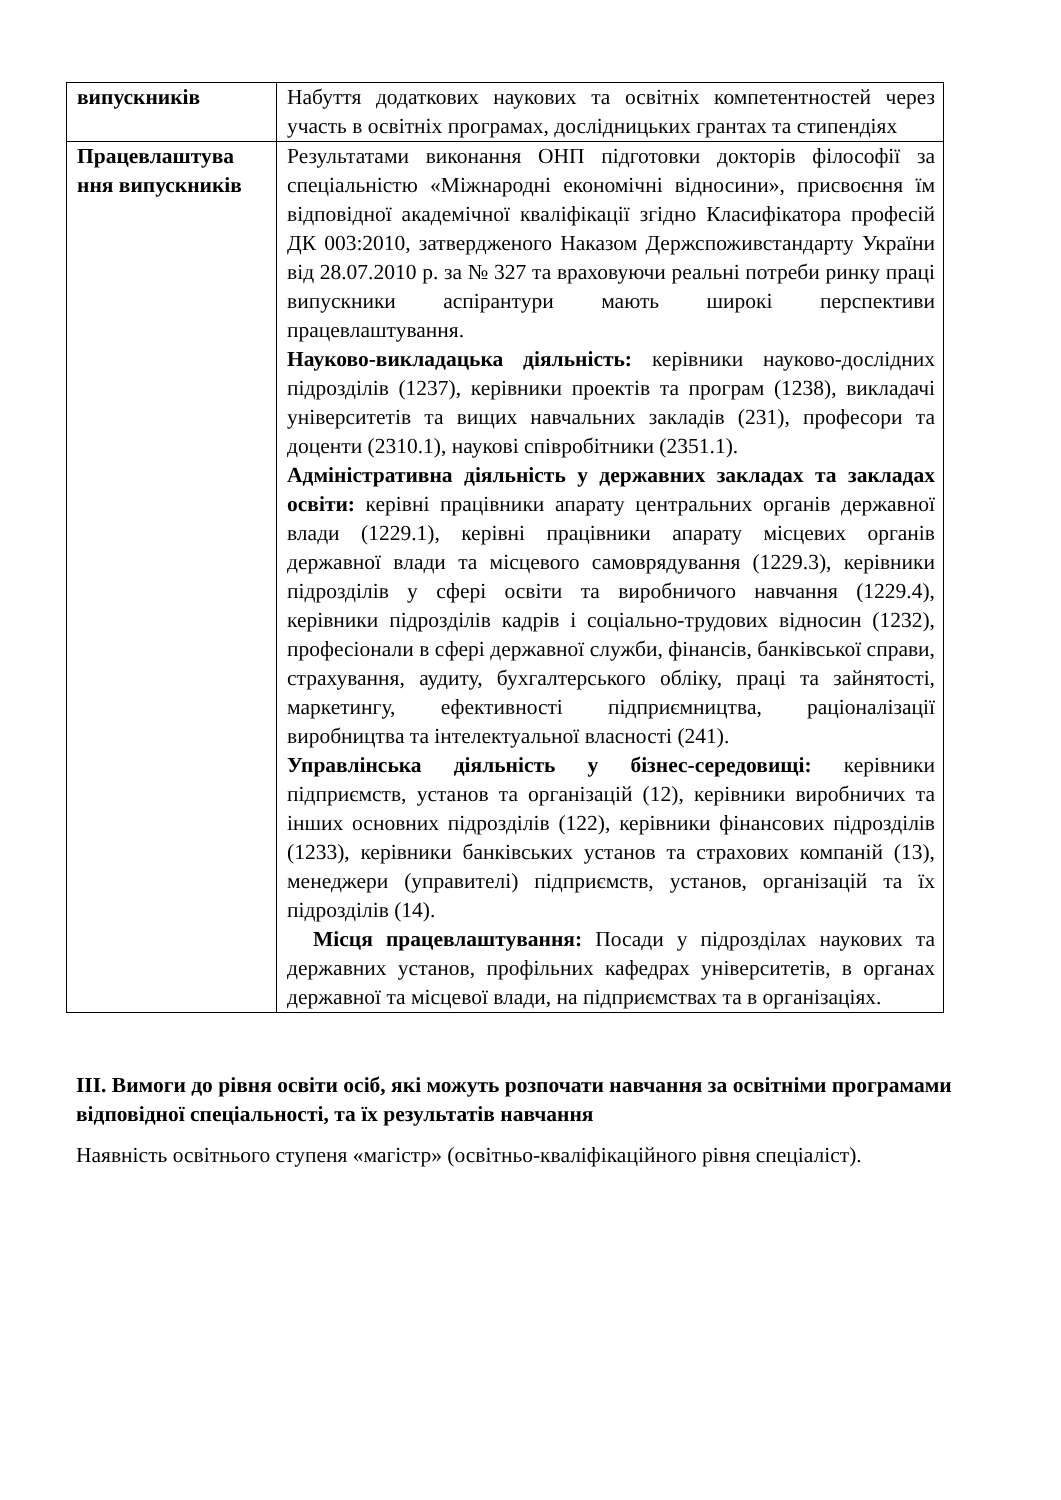| випускників | Набуття додаткових наукових та освітніх компетентностей через участь в освітніх програмах, дослідницьких грантах та стипендіях |
| Працевлаштува ння випускників | Результатами виконання ОНП підготовки докторів філософії за спеціальністю «Міжнародні економічні відносини», присвоєння їм відповідної академічної кваліфікації згідно Класифікатора професій ДК 003:2010, затвердженого Наказом Держспоживстандарту України від 28.07.2010 р. за № 327 та враховуючи реальні потреби ринку праці випускники аспірантури мають широкі перспективи працевлаштування. Науково-викладацька діяльність: керівники науково-дослідних підрозділів (1237), керівники проектів та програм (1238), викладачі університетів та вищих навчальних закладів (231), професори та доценти (2310.1), наукові співробітники (2351.1). Адміністративна діяльність у державних закладах та закладах освіти: керівні працівники апарату центральних органів державної влади (1229.1), керівні працівники апарату місцевих органів державної влади та місцевого самоврядування (1229.3), керівники підрозділів у сфері освіти та виробничого навчання (1229.4), керівники підрозділів кадрів і соціально-трудових відносин (1232), професіонали в сфері державної служби, фінансів, банківської справи, страхування, аудиту, бухгалтерського обліку, праці та зайнятості, маркетингу, ефективності підприємництва, раціоналізації виробництва та інтелектуальної власності (241). Управлінська діяльність у бізнес-середовищі: керівники підприємств, установ та організацій (12), керівники виробничих та інших основних підрозділів (122), керівники фінансових підрозділів (1233), керівники банківських установ та страхових компаній (13), менеджери (управителі) підприємств, установ, організацій та їх підрозділів (14). Місця працевлаштування: Посади у підрозділах наукових та державних установ, профільних кафедрах університетів, в органах державної та місцевої влади, на підприємствах та в організаціях. |
ІІІ. Вимоги до рівня освіти осіб, які можуть розпочати навчання за освітніми програмами відповідної спеціальності, та їх результатів навчання
Наявність освітнього ступеня «магістр» (освітньо-кваліфікаційного рівня спеціаліст).